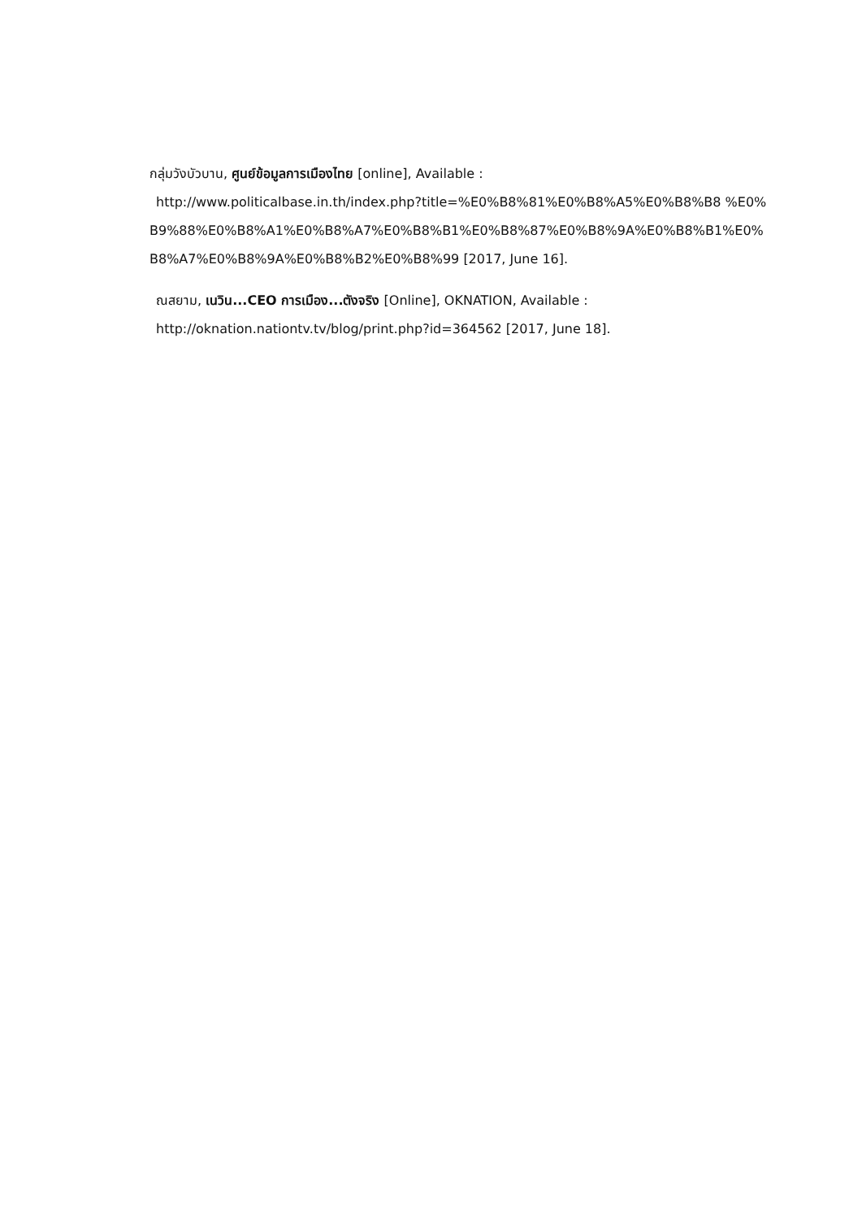กลุ่มวังบัวบาน, ศูนย์ข้อมูลการเมืองไทย [online], Available :
http://www.politicalbase.in.th/index.php?title=%E0%B8%81%E0%B8%A5%E0%B8%B8 %E0%B9%88%E0%B8%A1%E0%B8%A7%E0%B8%B1%E0%B8%87%E0%B8%9A%E0%B8%B1%E0%B8%A7%E0%B8%9A%E0%B8%B2%E0%B8%99 [2017, June 16].
ณสยาม, เนวิน...CEO การเมือง...ตังจริง [Online], OKNATION, Available :
http://oknation.nationtv.tv/blog/print.php?id=364562 [2017, June 18].